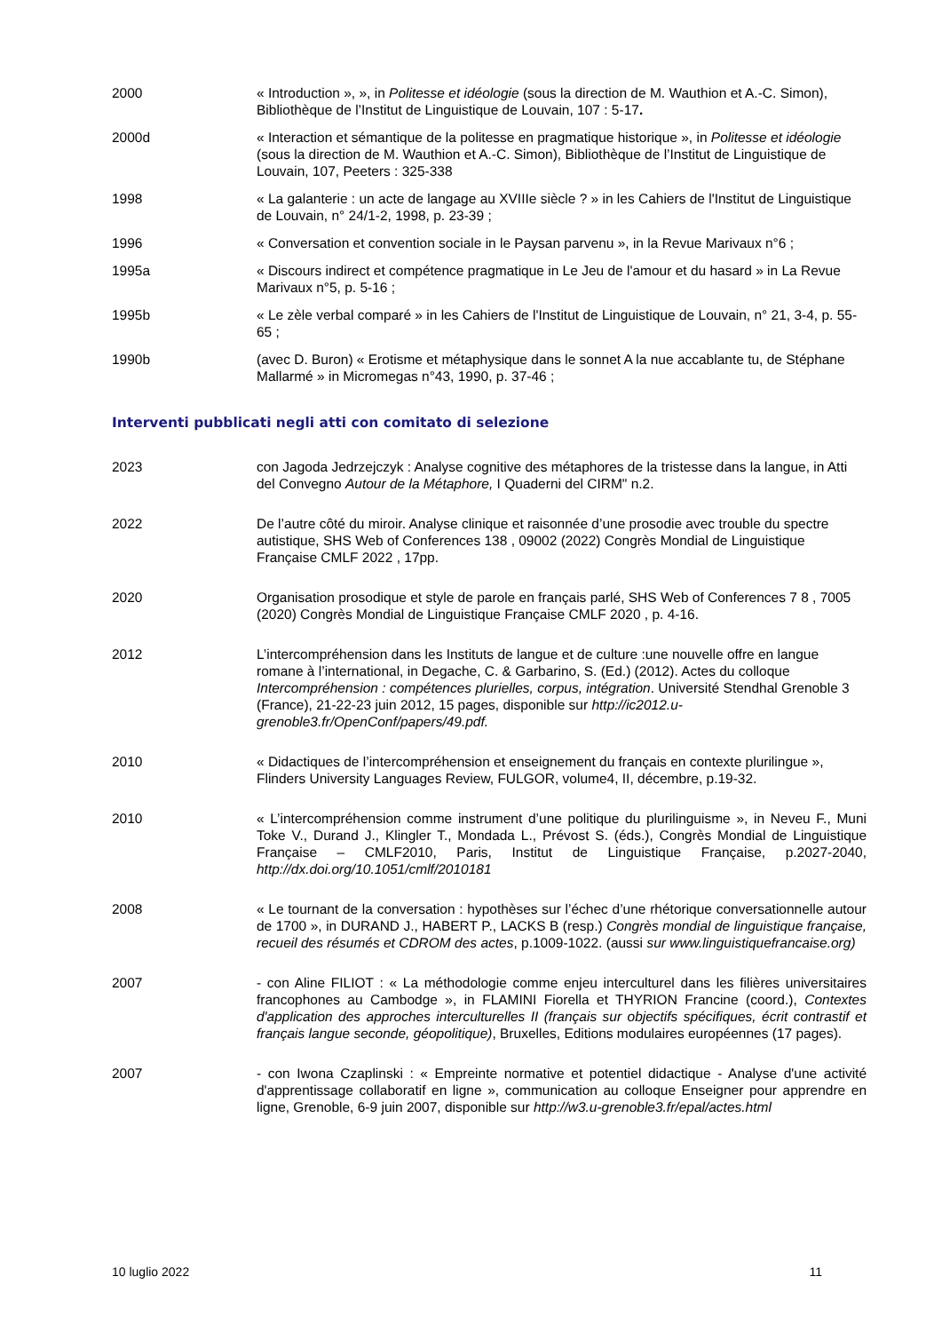2000 « Introduction », », in Politesse et idéologie (sous la direction de M. Wauthion et A.-C. Simon), Bibliothèque de l’Institut de Linguistique de Louvain, 107 : 5-17.
2000d « Interaction et sémantique de la politesse en pragmatique historique », in Politesse et idéologie (sous la direction de M. Wauthion et A.-C. Simon), Bibliothèque de l’Institut de Linguistique de Louvain, 107, Peeters : 325-338
1998 « La galanterie : un acte de langage au XVIIIe siècle ? » in les Cahiers de l'Institut de Linguistique de Louvain, n° 24/1-2, 1998, p. 23-39 ;
1996 « Conversation et convention sociale in le Paysan parvenu », in la Revue Marivaux n°6 ;
1995a « Discours indirect et compétence pragmatique in Le Jeu de l'amour et du hasard » in La Revue Marivaux n°5, p. 5-16 ;
1995b « Le zèle verbal comparé » in les Cahiers de l'Institut de Linguistique de Louvain, n° 21, 3-4, p. 55-65 ;
1990b (avec D. Buron) « Erotisme et métaphysique dans le sonnet A la nue accablante tu, de Stéphane Mallarmé » in Micromegas n°43, 1990, p. 37-46 ;
Interventi pubblicati negli atti con comitato di selezione
2023 con Jagoda Jedrzejczyk : Analyse cognitive des métaphores de la tristesse dans la langue, in Atti del Convegno Autour de la Métaphore, I Quaderni del CIRM" n.2.
2022 De l’autre côté du miroir. Analyse clinique et raisonnée d’une prosodie avec trouble du spectre autistique, SHS Web of Conferences 138 , 09002 (2022) Congrès Mondial de Linguistique Française CMLF 2022 , 17pp.
2020 Organisation prosodique et style de parole en français parlé, SHS Web of Conferences 7 8 , 7005 (2020) Congrès Mondial de Linguistique Française CMLF 2020 , p. 4-16.
2012 L’intercompréhension dans les Instituts de langue et de culture :une nouvelle offre en langue romane à l’international, in Degache, C. & Garbarino, S. (Ed.) (2012). Actes du colloque Intercompréhension : compétences plurielles, corpus, intégration. Université Stendhal Grenoble 3 (France), 21-22-23 juin 2012, 15 pages, disponible sur http://ic2012.u-grenoble3.fr/OpenConf/papers/49.pdf.
2010 « Didactiques de l’intercompréhension et enseignement du français en contexte plurilingue », Flinders University Languages Review, FULGOR, volume4, II, décembre, p.19-32.
2010 « L’intercompréhension comme instrument d’une politique du plurilinguisme », in Neveu F., Muni Toke V., Durand J., Klingler T., Mondada L., Prévost S. (éds.), Congrès Mondial de Linguistique Française – CMLF2010, Paris, Institut de Linguistique Française, p.2027-2040, http://dx.doi.org/10.1051/cmlf/2010181
2008 « Le tournant de la conversation : hypothèses sur l’échec d’une rhétorique conversationnelle autour de 1700 », in DURAND J., HABERT P., LACKS B (resp.) Congrès mondial de linguistique française, recueil des résumés et CDROM des actes, p.1009-1022. (aussi sur www.linguistiquefrancaise.org)
2007 - con Aline FILIOT : « La méthodologie comme enjeu interculturel dans les filières universitaires francophones au Cambodge », in FLAMINI Fiorella et THYRION Francine (coord.), Contextes d'application des approches interculturelles II (français sur objectifs spécifiques, écrit contrastif et français langue seconde, géopolitique), Bruxelles, Editions modulaires européennes (17 pages).
2007 - con Iwona Czaplinski : « Empreinte normative et potentiel didactique - Analyse d'une activité d'apprentissage collaboratif en ligne », communication au colloque Enseigner pour apprendre en ligne, Grenoble, 6-9 juin 2007, disponible sur http://w3.u-grenoble3.fr/epal/actes.html
10 luglio 2022 11